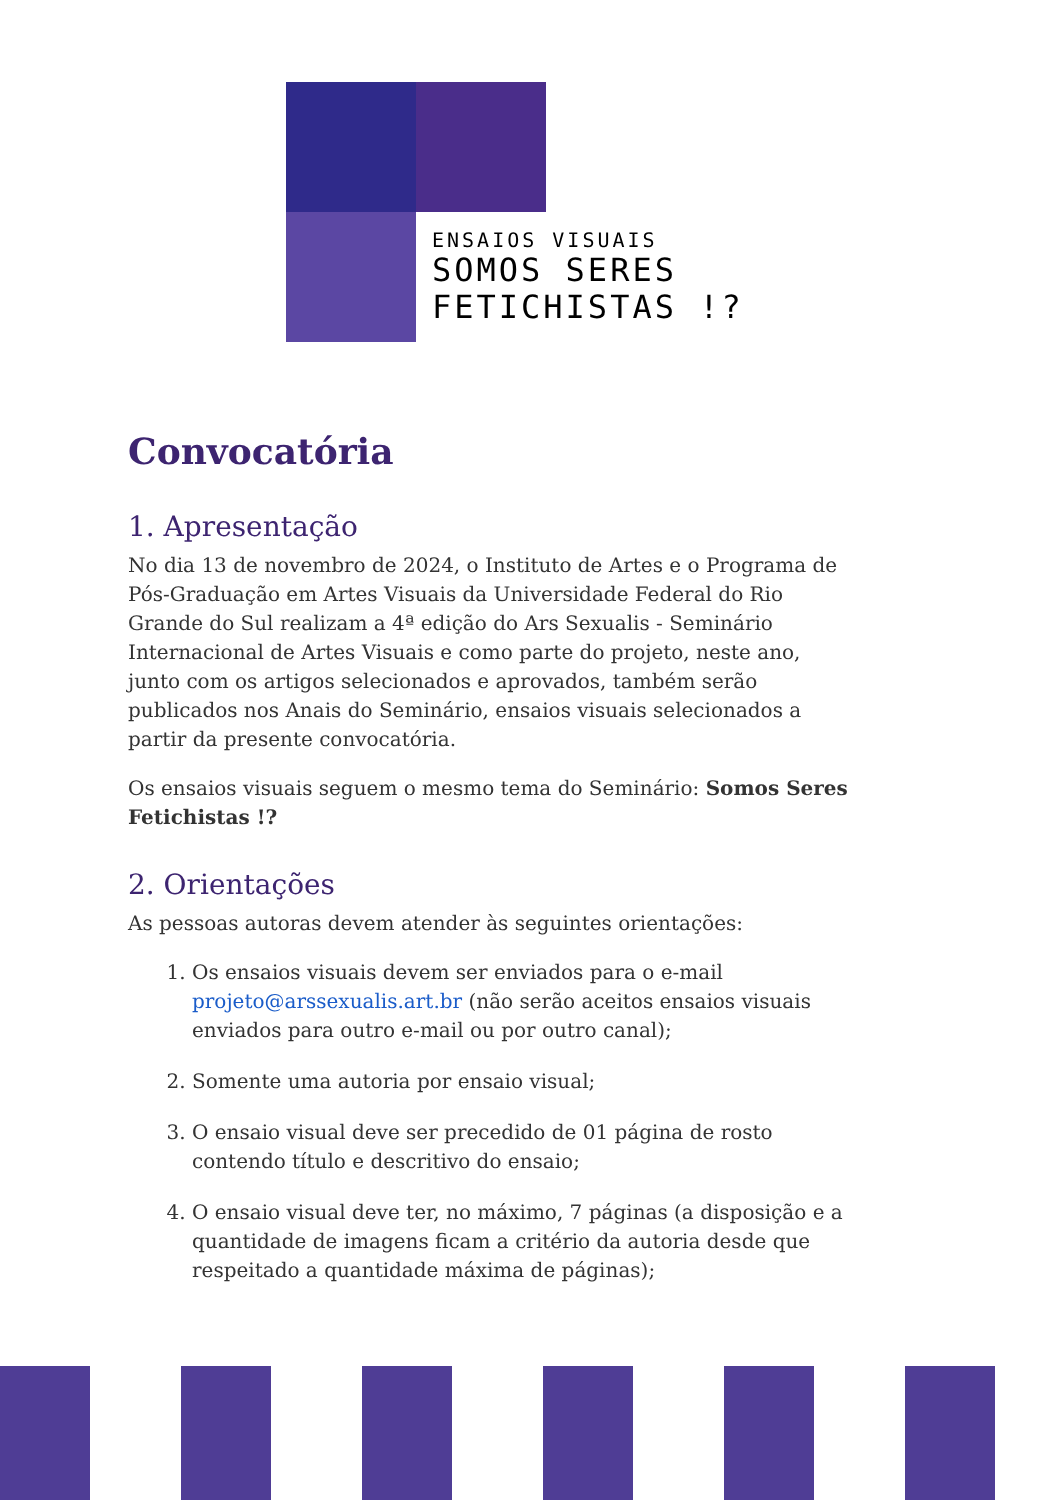ENSAIOS VISUAIS
SOMOS SERES
FETICHISTAS !?
Convocatória
1. Apresentação
No dia 13 de novembro de 2024, o Instituto de Artes e o Programa de Pós-Graduação em Artes Visuais da Universidade Federal do Rio Grande do Sul realizam a 4ª edição do Ars Sexualis - Seminário Internacional de Artes Visuais e como parte do projeto, neste ano, junto com os artigos selecionados e aprovados, também serão publicados nos Anais do Seminário, ensaios visuais selecionados a partir da presente convocatória.
Os ensaios visuais seguem o mesmo tema do Seminário: Somos Seres Fetichistas !?
2. Orientações
As pessoas autoras devem atender às seguintes orientações:
1. Os ensaios visuais devem ser enviados para o e-mail projeto@arssexualis.art.br (não serão aceitos ensaios visuais enviados para outro e-mail ou por outro canal);
2. Somente uma autoria por ensaio visual;
3. O ensaio visual deve ser precedido de 01 página de rosto contendo título e descritivo do ensaio;
4. O ensaio visual deve ter, no máximo, 7 páginas (a disposição e a quantidade de imagens ficam a critério da autoria desde que respeitado a quantidade máxima de páginas);